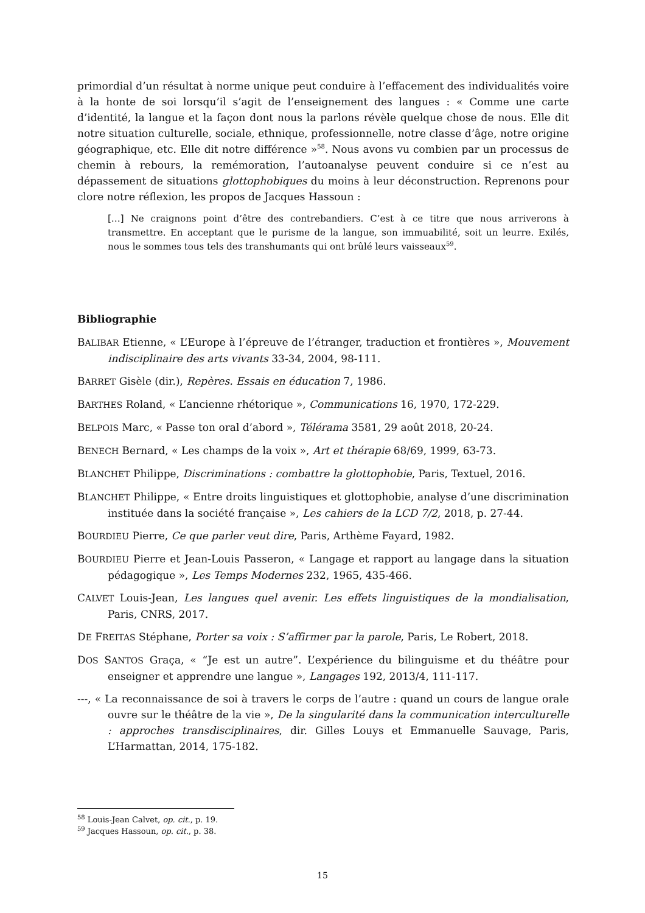primordial d’un résultat à norme unique peut conduire à l’effacement des individualités voire à la honte de soi lorsqu’il s’agit de l’enseignement des langues : « Comme une carte d’identité, la langue et la façon dont nous la parlons révèle quelque chose de nous. Elle dit notre situation culturelle, sociale, ethnique, professionnelle, notre classe d’âge, notre origine géographique, etc. Elle dit notre différence »<sup>58</sup>. Nous avons vu combien par un processus de chemin à rebours, la remémoration, l’autoanalyse peuvent conduire si ce n’est au dépassement de situations glottophobiques du moins à leur déconstruction. Reprenons pour clore notre réflexion, les propos de Jacques Hassoun :
[…] Ne craignons point d’être des contrebandiers. C’est à ce titre que nous arriverons à transmettre. En acceptant que le purisme de la langue, son immuabilité, soit un leurre. Exilés, nous le sommes tous tels des transhumants qui ont brûlé leurs vaisseaux<sup>59</sup>.
Bibliographie
BALIBAR Etienne, « L’Europe à l’épreuve de l’étranger, traduction et frontières », Mouvement indisciplinaire des arts vivants 33-34, 2004, 98-111.
BARRET Gisèle (dir.), Repères. Essais en éducation 7, 1986.
BARTHES Roland, « L’ancienne rhétorique », Communications 16, 1970, 172-229.
BELPOIS Marc, « Passe ton oral d’abord », Télérama 3581, 29 août 2018, 20-24.
BENECH Bernard, « Les champs de la voix », Art et thérapie 68/69, 1999, 63-73.
BLANCHET Philippe, Discriminations : combattre la glottophobie, Paris, Textuel, 2016.
BLANCHET Philippe, « Entre droits linguistiques et glottophobie, analyse d’une discrimination instituée dans la société française », Les cahiers de la LCD 7/2, 2018, p. 27-44.
BOURDIEU Pierre, Ce que parler veut dire, Paris, Arthème Fayard, 1982.
BOURDIEU Pierre et Jean-Louis Passeron, « Langage et rapport au langage dans la situation pédagogique », Les Temps Modernes 232, 1965, 435-466.
CALVET Louis-Jean, Les langues quel avenir. Les effets linguistiques de la mondialisation, Paris, CNRS, 2017.
DE FREITAS Stéphane, Porter sa voix : S’affirmer par la parole, Paris, Le Robert, 2018.
DOS SANTOS Graça, « “Je est un autre”. L’expérience du bilinguisme et du théâtre pour enseigner et apprendre une langue », Langages 192, 2013/4, 111-117.
---, « La reconnaissance de soi à travers le corps de l’autre : quand un cours de langue orale ouvre sur le théâtre de la vie », De la singularité dans la communication interculturelle : approches transdisciplinaires, dir. Gilles Louys et Emmanuelle Sauvage, Paris, L’Harmattan, 2014, 175-182.
<sup>58</sup> Louis-Jean Calvet, op. cit., p. 19.
<sup>59</sup> Jacques Hassoun, op. cit., p. 38.
15